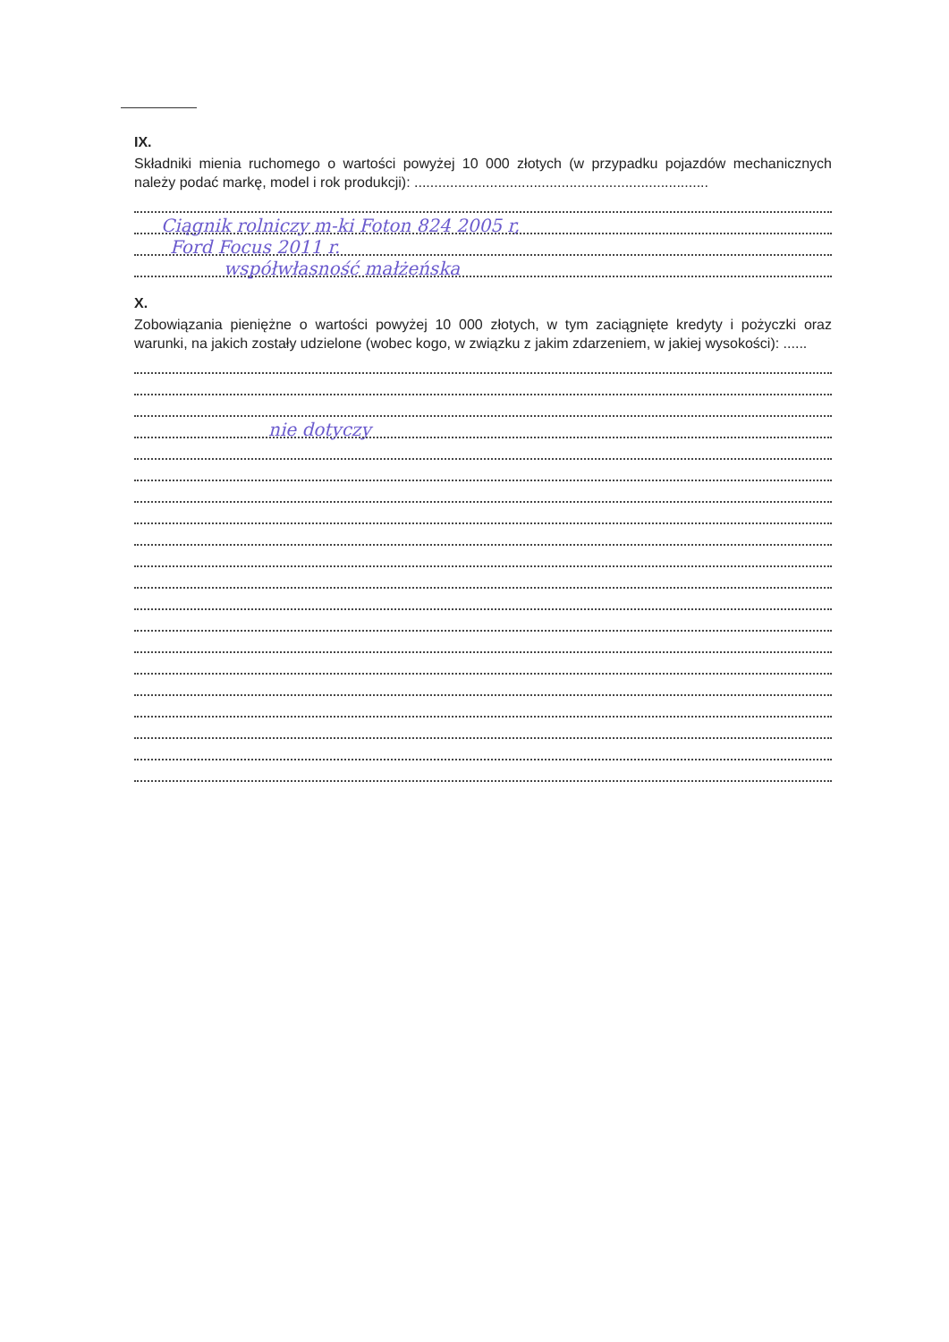IX.
Składniki mienia ruchomego o wartości powyżej 10 000 złotych (w przypadku pojazdów mechanicznych należy podać markę, model i rok produkcji): ..........................................................................
Ciągnik rolniczy m-ki Foton 824 2005 r,
Ford Focus 2011 r.
współwłasność małżeńska
X.
Zobowiązania pieniężne o wartości powyżej 10 000 złotych, w tym zaciągnięte kredyty i pożyczki oraz warunki, na jakich zostały udzielone (wobec kogo, w związku z jakim zdarzeniem, w jakiej wysokości): ......
nie dotyczy